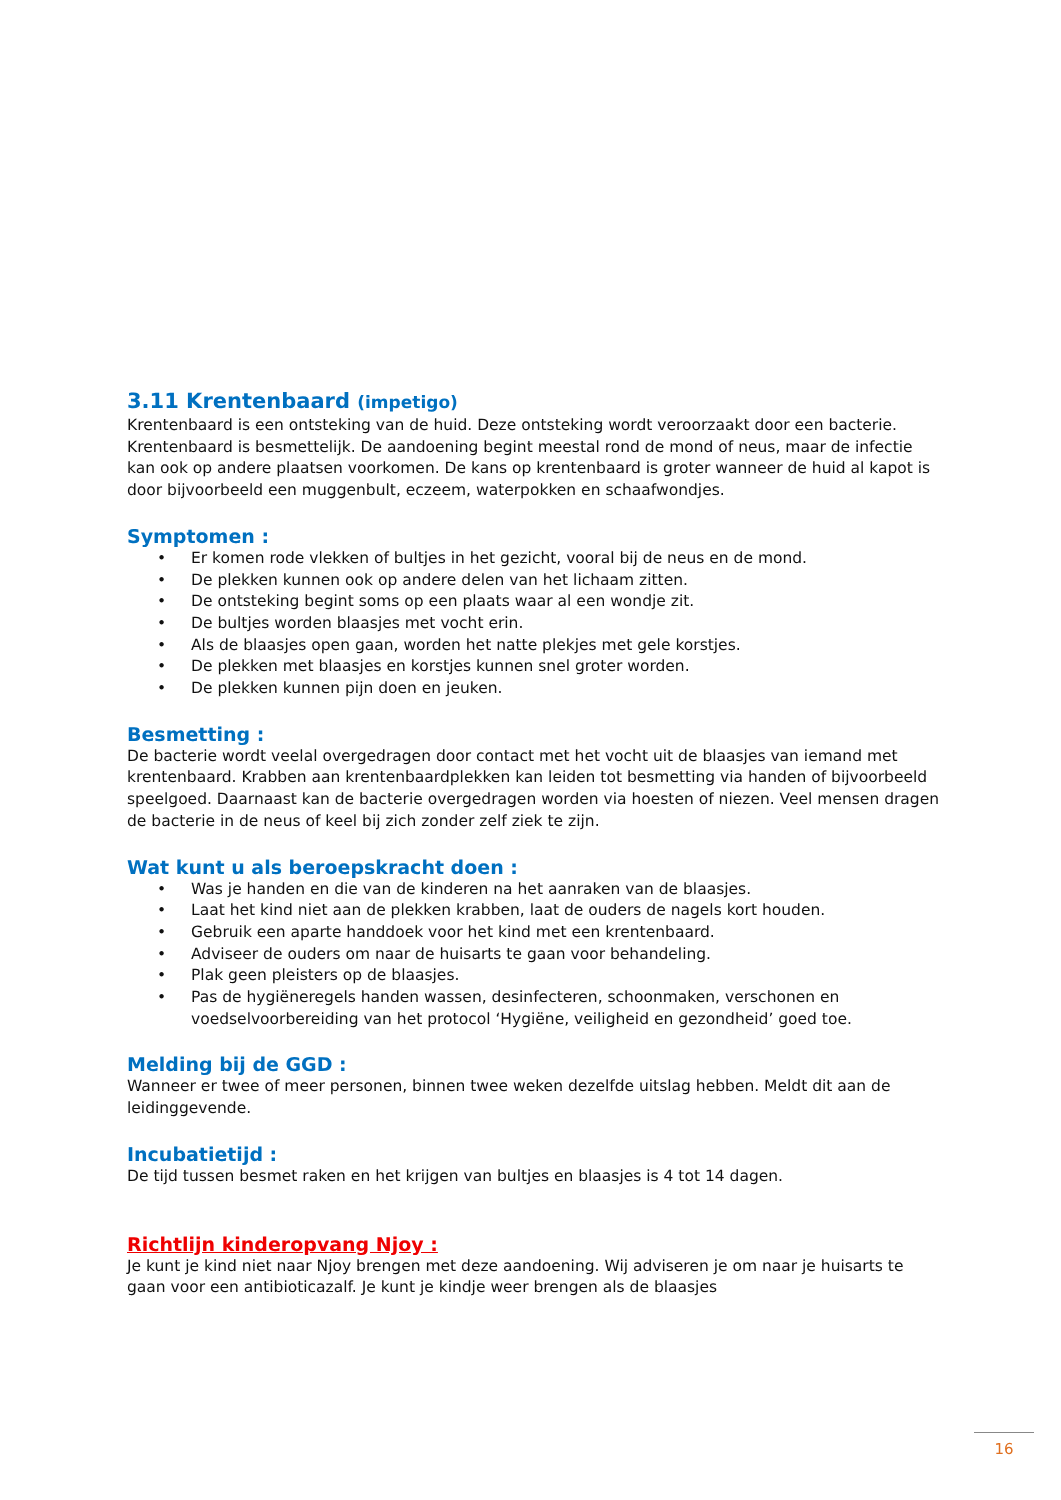3.11 Krentenbaard (impetigo)
Krentenbaard is een ontsteking van de huid. Deze ontsteking wordt veroorzaakt door een bacterie. Krentenbaard is besmettelijk. De aandoening begint meestal rond de mond of neus, maar de infectie kan ook op andere plaatsen voorkomen. De kans op krentenbaard is groter wanneer de huid al kapot is door bijvoorbeeld een muggenbult, eczeem, waterpokken en schaafwondjes.
Symptomen :
• Er komen rode vlekken of bultjes in het gezicht, vooral bij de neus en de mond.
• De plekken kunnen ook op andere delen van het lichaam zitten.
• De ontsteking begint soms op een plaats waar al een wondje zit.
• De bultjes worden blaasjes met vocht erin.
• Als de blaasjes open gaan, worden het natte plekjes met gele korstjes.
• De plekken met blaasjes en korstjes kunnen snel groter worden.
• De plekken kunnen pijn doen en jeuken.
Besmetting :
De bacterie wordt veelal overgedragen door contact met het vocht uit de blaasjes van iemand met krentenbaard. Krabben aan krentenbaardplekken kan leiden tot besmetting via handen of bijvoorbeeld speelgoed. Daarnaast kan de bacterie overgedragen worden via hoesten of niezen. Veel mensen dragen de bacterie in de neus of keel bij zich zonder zelf ziek te zijn.
Wat kunt u als beroepskracht doen :
• Was je handen en die van de kinderen na het aanraken van de blaasjes.
• Laat het kind niet aan de plekken krabben, laat de ouders de nagels kort houden.
• Gebruik een aparte handdoek voor het kind met een krentenbaard.
• Adviseer de ouders om naar de huisarts te gaan voor behandeling.
• Plak geen pleisters op de blaasjes.
• Pas de hygiëneregels handen wassen, desinfecteren, schoonmaken, verschonen en voedselvoorbereiding van het protocol ‘Hygiëne, veiligheid en gezondheid’ goed toe.
Melding bij de GGD :
Wanneer er twee of meer personen, binnen twee weken dezelfde uitslag hebben. Meldt dit aan de leidinggevende.
Incubatietijd :
De tijd tussen besmet raken en het krijgen van bultjes en blaasjes is 4 tot 14 dagen.
Richtlijn kinderopvang Njoy :
Je kunt je kind niet naar Njoy brengen met deze aandoening. Wij adviseren je om naar je huisarts te gaan voor een antibioticazalf. Je kunt je kindje weer brengen als de blaasjes
16